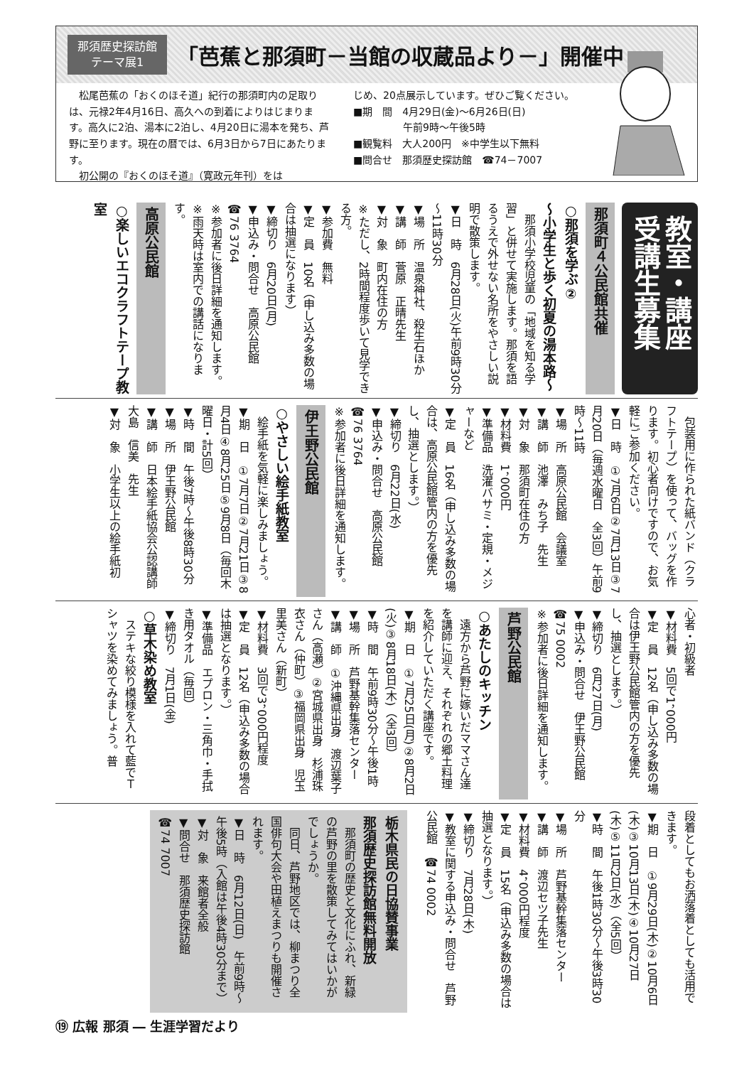那須歴史探訪館
テーマ展1
「芭蕉と那須町－当館の収蔵品より－」開催中
　松尾芭蕉の「おくのほそ道」紀行の那須町内の足取りは、元禄2年4月16日、高久への到着によりはじまります。高久に2泊、湯本に2泊し、4月20日に湯本を発ち、芦野に至ります。現在の暦では、6月3日から7日にあたります。
　初公開の『おくのほそ道』（寛政元年刊）をは
じめ、20点展示しています。ぜひご覧ください。
■期　間　4月29日(金)～6月26日(日)
　　　　　午前9時～午後5時
■観覧料　大人200円　※中学生以下無料
■問合せ　那須歴史探訪館　☎74－7007
教室・講座
受講生募集
那須町４公民館共催
○那須を学ぶ②
～小学生と歩く初夏の湯本路～
　那須小学校児童の「地域を知る学習」と併せて実施します。那須を語るうえで外せない名所をやさしい説明で散策します。
▼日　時　6月28日(火)午前9時30分～11時30分
▼場　所　温泉神社、殺生石ほか
▼講　師　菅原　正晴先生
▼対　象　町内在住の方
※ただし、2時間程度歩いて見学できる方。
▼参加費　無料
▼定　員　10名（申し込み多数の場合は抽選になります）
▼締切り　6月20日(月)
▼申込み・問合せ　高原公民館
☎76 3764
※参加者に後日詳細を通知します。
※雨天時は室内での講話になります。
高原公民館
○楽しいエコクラフトテープ教室
　包装用に作られた紙バンド（クラフトテープ）を使って、バッグを作ります。初心者向けですので、お気軽にご参加ください。
▼日　時　①7月6日②7月13日③7月20日（毎週水曜日　全3回）午前9時～11時
▼場　所　高原公民館　会議室
▼講　師　池澤　みち子　先生
▼対　象　那須町在住の方
▼材料費　1，000円
▼準備品　洗濯バサミ・定規・メジャーなど
▼定　員　16名（申し込み多数の場合は、高原公民館管内の方を優先し、抽選とします。）
▼締切り　6月22日(水)
▼申込み・問合せ　高原公民館
☎76 3764
※参加者に後日詳細を通知します。
伊王野公民館
○やさしい絵手紙教室
　絵手紙を気軽に楽しみましょう。
▼期　日　①7月7日②7月21日③8月4日④8月25日⑤9月8日（毎回木曜日・計5回）
▼時　間　午後7時～午後8時30分
▼場　所　伊王野公民館
▼講　師　日本絵手紙協会公認講師　大島　信美　先生
▼対　象　小学生以上の絵手紙初
心者・初級者
▼材料費　5回で1，000円
▼定　員　12名（申し込み多数の場合は伊王野公民館管内の方を優先し、抽選とします。）
▼締切り　6月27日(月)
▼申込み・問合せ　伊王野公民館
☎75 0002
※参加者に後日詳細を通知します。
芦野公民館
○あたしのキッチン
　遠方から芦野に嫁いだママさん達を講師に迎え、それぞれの郷土料理を紹介していただく講座です。
▼期　日　①7月25日(月)②8月2日(火)③8月18日(木)（全3回）
▼時　間　午前9時30分～午後1時
▼場　所　芦野基幹集落センター
▼講　師　①沖縄県出身　渡辺葉子さん（高瀬）②宮城県出身　杉浦珠衣さん（仲町）③福岡県出身　児玉里美さん（新町）
▼材料費　3回で3，000円程度
▼定　員　12名（申込み多数の場合は抽選となります。）
▼準備品　エプロン・三角巾・手拭き用タオル（毎回）
▼締切り　7月1日(金)
○草木染め教室
　ステキな絞り模様を入れて藍でＴシャツを染めてみましょう。普
段着としてもお洒落着としても活用できます。
▼期　日　①9月29日(木)②10月6日(木)③10月13日(木)④10月27日(木)⑤11月2日(水)（全5回）
▼時　間　午後1時30分～午後3時30分
▼場　所　芦野基幹集落センター
▼講　師　渡辺セツ子先生
▼材料費　4，000円程度
▼定　員　15名（申込み多数の場合は抽選となります。）
▼締切り　7月28日(木)
▼教室に関する申込み・問合せ　芦野公民館　☎74 0002
栃木県民の日協賛事業
那須歴史探訪館無料開放
　那須町の歴史と文化にふれ、新緑の芦野の里を散策してみてはいかがでしょうか。
　同日、芦野地区では、柳まつり全国俳句大会や田植えまつりも開催されます。
▼日　時　6月12日(日)　午前9時～午後5時（入館は午後4時30分まで）
▼対　象　来館者全般
▼問合せ　那須歴史探訪館
☎74 7007
⑲ 広報 那須 ― 生涯学習だより